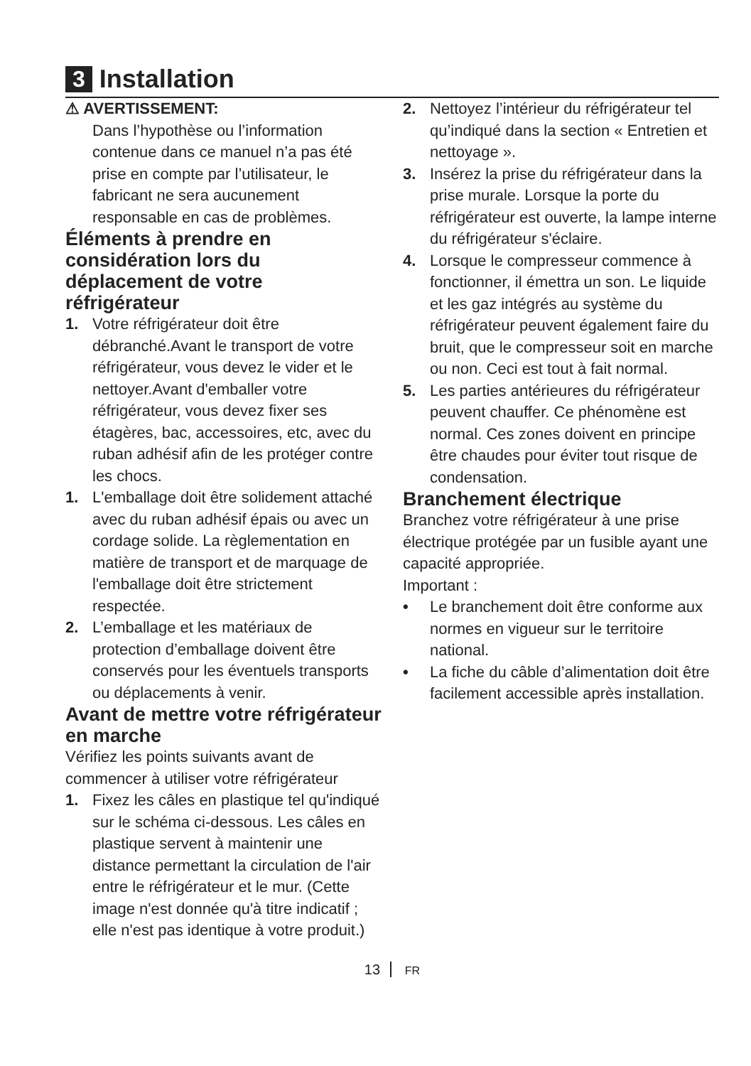3 Installation
⚠ AVERTISSEMENT:
Dans l’hypothèse ou l’information contenue dans ce manuel n’a pas été prise en compte par l’utilisateur, le fabricant ne sera aucunement responsable en cas de problèmes.
Éléments à prendre en considération lors du déplacement de votre réfrigérateur
1. Votre réfrigérateur doit être débranché.Avant le transport de votre réfrigérateur, vous devez le vider et le nettoyer.Avant d'emballer votre réfrigérateur, vous devez fixer ses étagères, bac, accessoires, etc, avec du ruban adhésif afin de les protéger contre les chocs.
1. L'emballage doit être solidement attaché avec du ruban adhésif épais ou avec un cordage solide. La règlementation en matière de transport et de marquage de l'emballage doit être strictement respectée.
2. L’emballage et les matériaux de protection d’emballage doivent être conservés pour les éventuels transports ou déplacements à venir.
Avant de mettre votre réfrigérateur en marche
Vérifiez les points suivants avant de commencer à utiliser votre réfrigérateur
1. Fixez les câles en plastique tel qu'indiqué sur le schéma ci-dessous. Les câles en plastique servent à maintenir une distance permettant la circulation de l'air entre le réfrigérateur et le mur. (Cette image n'est donnée qu'à titre indicatif ; elle n'est pas identique à votre produit.)
2. Nettoyez l’intérieur du réfrigérateur tel qu’indiqué dans la section « Entretien et nettoyage ».
3. Insérez la prise du réfrigérateur dans la prise murale. Lorsque la porte du réfrigérateur est ouverte, la lampe interne du réfrigérateur s'éclaire.
4. Lorsque le compresseur commence à fonctionner, il émettra un son. Le liquide et les gaz intégrés au système du réfrigérateur peuvent également faire du bruit, que le compresseur soit en marche ou non. Ceci est tout à fait normal.
5. Les parties antérieures du réfrigérateur peuvent chauffer. Ce phénomène est normal. Ces zones doivent en principe être chaudes pour éviter tout risque de condensation.
Branchement électrique
Branchez votre réfrigérateur à une prise électrique protégée par un fusible ayant une capacité appropriée.
Important :
• Le branchement doit être conforme aux normes en vigueur sur le territoire national.
• La fiche du câble d’alimentation doit être facilement accessible après installation.
13 FR